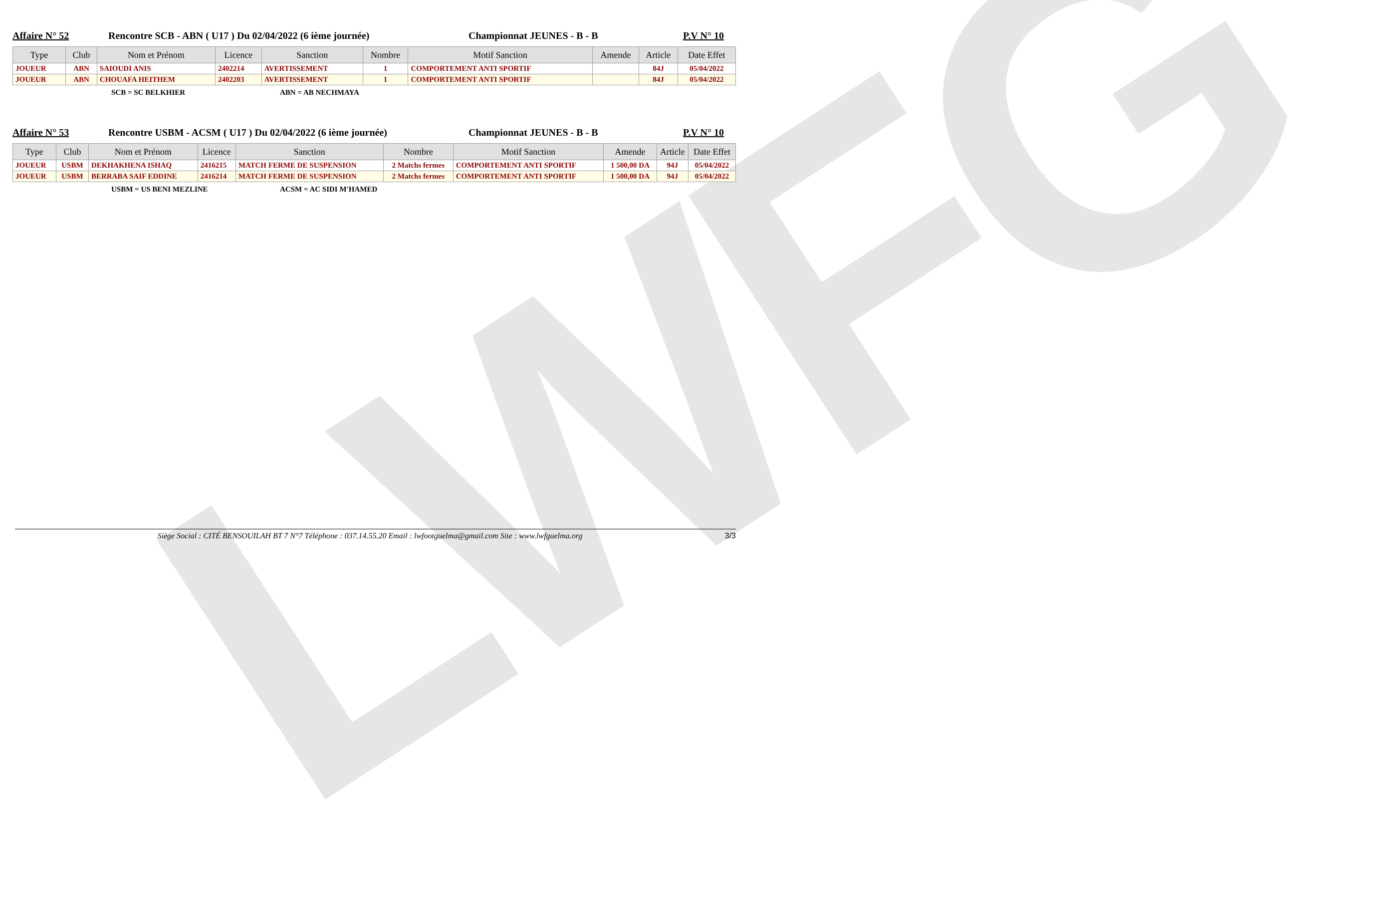LWFG
Affaire N° 52 Rencontre SCB - ABN ( U17 ) Du 02/04/2022 (6 ième journée) Championnat JEUNES - B - B P.V N° 10
| Type | Club | Nom et Prénom | Licence | Sanction | Nombre | Motif Sanction | Amende | Article | Date Effet |
| --- | --- | --- | --- | --- | --- | --- | --- | --- | --- |
| JOUEUR | ABN | SAIOUDI ANIS | 2402214 | AVERTISSEMENT | 1 | COMPORTEMENT ANTI SPORTIF | | 84J | 05/04/2022 |
| JOUEUR | ABN | CHOUAFA HEITHEM | 2402203 | AVERTISSEMENT | 1 | COMPORTEMENT ANTI SPORTIF | | 84J | 05/04/2022 |
SCB = SC BELKHIER ABN = AB NECHMAYA
Affaire N° 53 Rencontre USBM - ACSM ( U17 ) Du 02/04/2022 (6 ième journée) Championnat JEUNES - B - B P.V N° 10
| Type | Club | Nom et Prénom | Licence | Sanction | Nombre | Motif Sanction | Amende | Article | Date Effet |
| --- | --- | --- | --- | --- | --- | --- | --- | --- | --- |
| JOUEUR | USBM | DEKHAKHENA ISHAQ | 2416215 | MATCH FERME DE SUSPENSION | 2 Matchs fermes | COMPORTEMENT ANTI SPORTIF | 1 500,00 DA | 94J | 05/04/2022 |
| JOUEUR | USBM | BERRABA SAIF EDDINE | 2416214 | MATCH FERME DE SUSPENSION | 2 Matchs fermes | COMPORTEMENT ANTI SPORTIF | 1 500,00 DA | 94J | 05/04/2022 |
USBM = US BENI MEZLINE ACSM = AC SIDI M'HAMED
Siège Social : CITÉ BENSOUILAH BT 7 N°7 Téléphone : 037.14.55.20 Email : lwfootguelma@gmail.com Site : www.lwfguelma.org 3/3